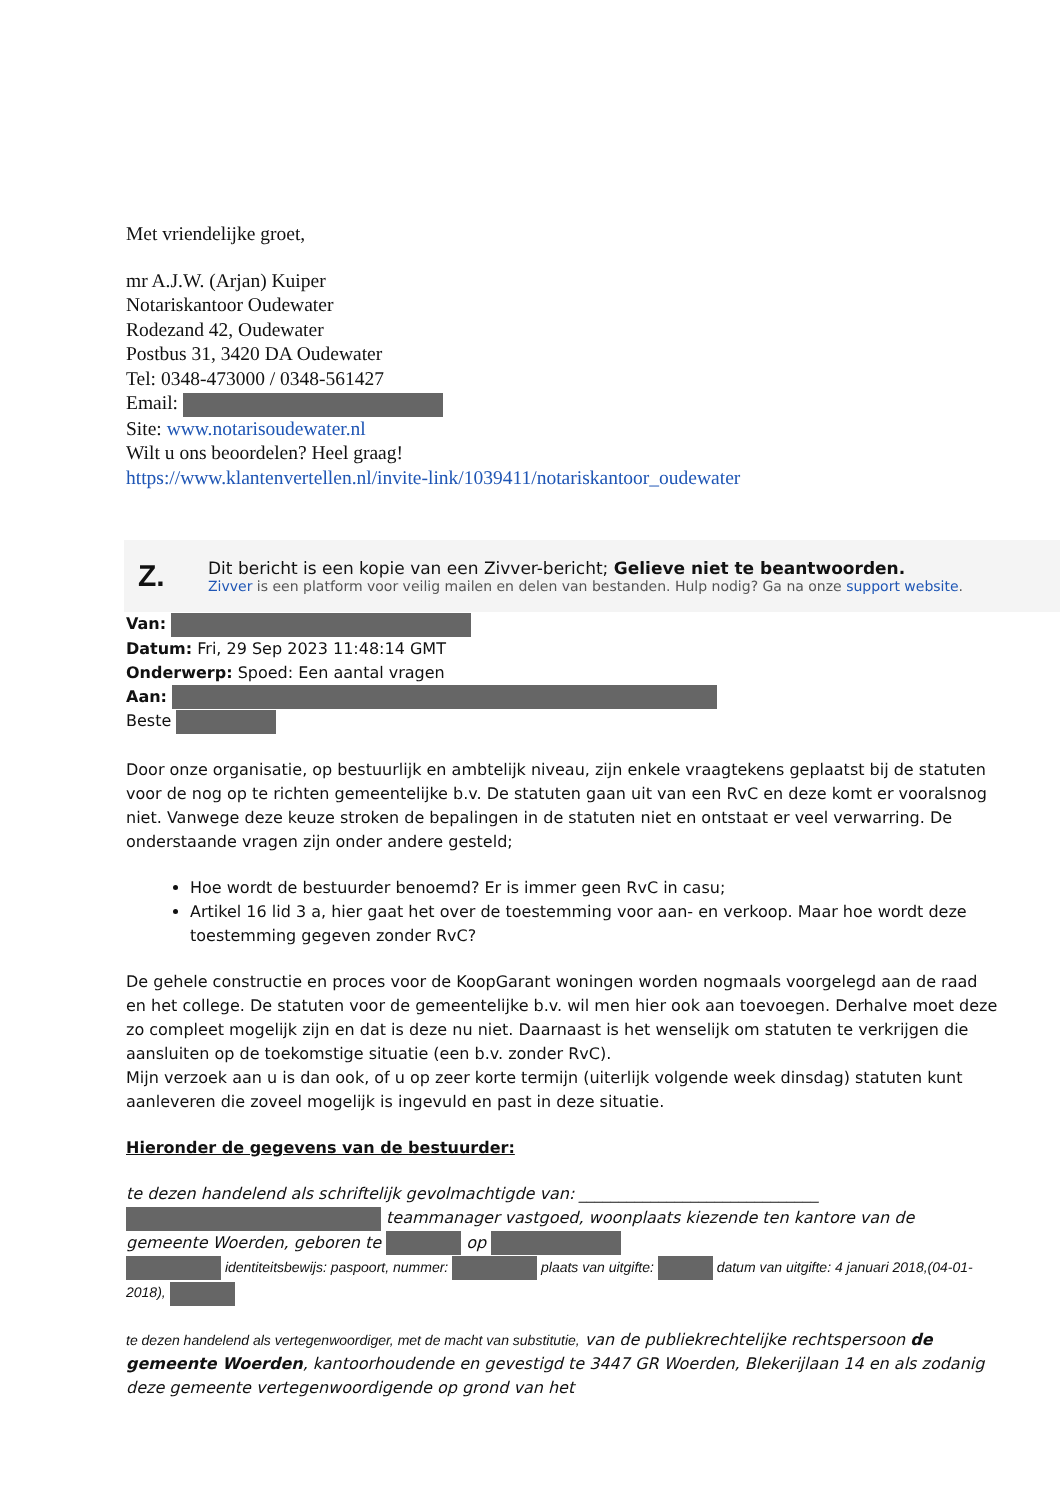Met vriendelijke groet,
mr A.J.W. (Arjan) Kuiper
Notariskantoor Oudewater
Rodezand 42, Oudewater
Postbus 31, 3420 DA Oudewater
Tel: 0348-473000 / 0348-561427
Email:
Site: www.notarisoudewater.nl
Wilt u ons beoordelen? Heel graag!
https://www.klantenvertellen.nl/invite-link/1039411/notariskantoor_oudewater
Z.
Dit bericht is een kopie van een Zivver-bericht; Gelieve niet te beantwoorden.
Zivver is een platform voor veilig mailen en delen van bestanden. Hulp nodig? Ga na onze support website.
Van:
Datum: Fri, 29 Sep 2023 11:48:14 GMT
Onderwerp: Spoed: Een aantal vragen
Aan:
Beste
Door onze organisatie, op bestuurlijk en ambtelijk niveau, zijn enkele vraagtekens geplaatst bij de statuten voor de nog op te richten gemeentelijke b.v. De statuten gaan uit van een RvC en deze komt er vooralsnog niet. Vanwege deze keuze stroken de bepalingen in de statuten niet en ontstaat er veel verwarring. De onderstaande vragen zijn onder andere gesteld;
Hoe wordt de bestuurder benoemd? Er is immer geen RvC in casu;
Artikel 16 lid 3 a, hier gaat het over de toestemming voor aan- en verkoop. Maar hoe wordt deze toestemming gegeven zonder RvC?
De gehele constructie en proces voor de KoopGarant woningen worden nogmaals voorgelegd aan de raad en het college. De statuten voor de gemeentelijke b.v. wil men hier ook aan toevoegen. Derhalve moet deze zo compleet mogelijk zijn en dat is deze nu niet. Daarnaast is het wenselijk om statuten te verkrijgen die aansluiten op de toekomstige situatie (een b.v. zonder RvC).
Mijn verzoek aan u is dan ook, of u op zeer korte termijn (uiterlijk volgende week dinsdag) statuten kunt aanleveren die zoveel mogelijk is ingevuld en past in deze situatie.
Hieronder de gegevens van de bestuurder:
te dezen handelend als schriftelijk gevolmachtigde van: ______________________________
teammanager vastgoed, woonplaats kiezende ten kantore van de gemeente Woerden, geboren te op
identiteitsbewijs: paspoort, nummer: plaats van uitgifte: datum van uitgifte: 4 januari 2018,(04-01-2018),
te dezen handelend als vertegenwoordiger, met de macht van substitutie, van de publiekrechtelijke rechtspersoon de gemeente Woerden, kantoorhoudende en gevestigd te 3447 GR Woerden, Blekerijlaan 14 en als zodanig deze gemeente vertegenwoordigende op grond van het